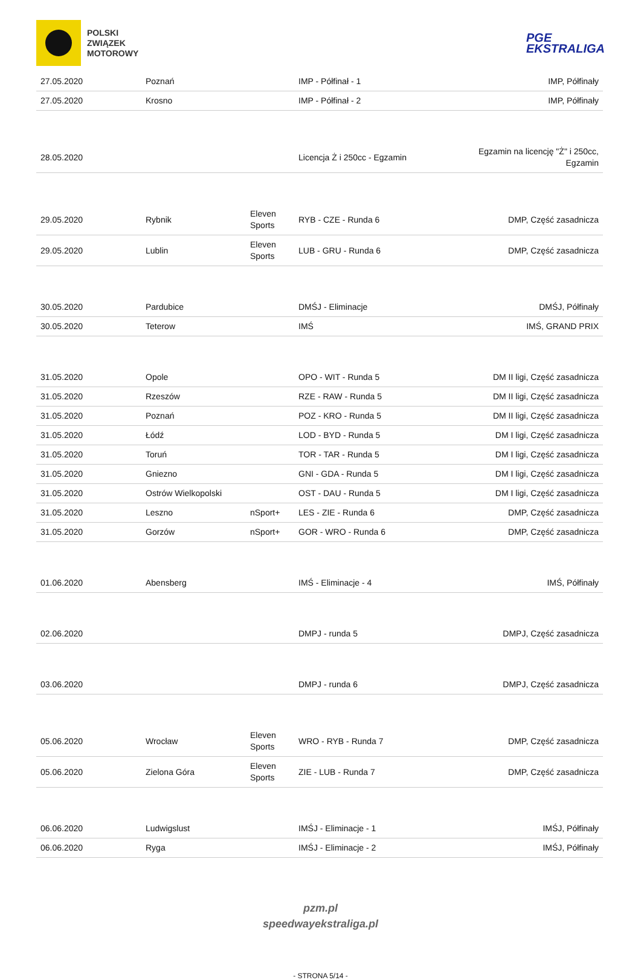POLSKI
ZWIĄZEK
MOTOROWY
PGE
EKSTRALIGA
| 27.05.2020 | Poznań | | IMP - Półfinał - 1 | IMP, Półfinały |
| 27.05.2020 | Krosno | | IMP - Półfinał - 2 | IMP, Półfinały |
| 28.05.2020 | | | Licencja Ż i 250cc - Egzamin | Egzamin na licencję "Ż" i 250cc, Egzamin |
| 29.05.2020 | Rybnik | Eleven Sports | RYB - CZE - Runda 6 | DMP, Część zasadnicza |
| 29.05.2020 | Lublin | Eleven Sports | LUB - GRU - Runda 6 | DMP, Część zasadnicza |
| 30.05.2020 | Pardubice | | DMŚJ - Eliminacje | DMŚJ, Półfinały |
| 30.05.2020 | Teterow | | IMŚ | IMŚ, GRAND PRIX |
| 31.05.2020 | Opole | | OPO - WIT - Runda 5 | DM II ligi, Część zasadnicza |
| 31.05.2020 | Rzeszów | | RZE - RAW - Runda 5 | DM II ligi, Część zasadnicza |
| 31.05.2020 | Poznań | | POZ - KRO - Runda 5 | DM II ligi, Część zasadnicza |
| 31.05.2020 | Łódź | | LOD - BYD - Runda 5 | DM I ligi, Część zasadnicza |
| 31.05.2020 | Toruń | | TOR - TAR - Runda 5 | DM I ligi, Część zasadnicza |
| 31.05.2020 | Gniezno | | GNI - GDA - Runda 5 | DM I ligi, Część zasadnicza |
| 31.05.2020 | Ostrów Wielkopolski | | OST - DAU - Runda 5 | DM I ligi, Część zasadnicza |
| 31.05.2020 | Leszno | nSport+ | LES - ZIE - Runda 6 | DMP, Część zasadnicza |
| 31.05.2020 | Gorzów | nSport+ | GOR - WRO - Runda 6 | DMP, Część zasadnicza |
| 01.06.2020 | Abensberg | | IMŚ - Eliminacje - 4 | IMŚ, Półfinały |
| 02.06.2020 | | | DMPJ - runda 5 | DMPJ, Część zasadnicza |
| 03.06.2020 | | | DMPJ - runda 6 | DMPJ, Część zasadnicza |
| 05.06.2020 | Wrocław | Eleven Sports | WRO - RYB - Runda 7 | DMP, Część zasadnicza |
| 05.06.2020 | Zielona Góra | Eleven Sports | ZIE - LUB - Runda 7 | DMP, Część zasadnicza |
| 06.06.2020 | Ludwigslust | | IMŚJ - Eliminacje - 1 | IMŚJ, Półfinały |
| 06.06.2020 | Ryga | | IMŚJ - Eliminacje - 2 | IMŚJ, Półfinały |
pzm.pl
speedwayekstraliga.pl
- STRONA 5/14 -